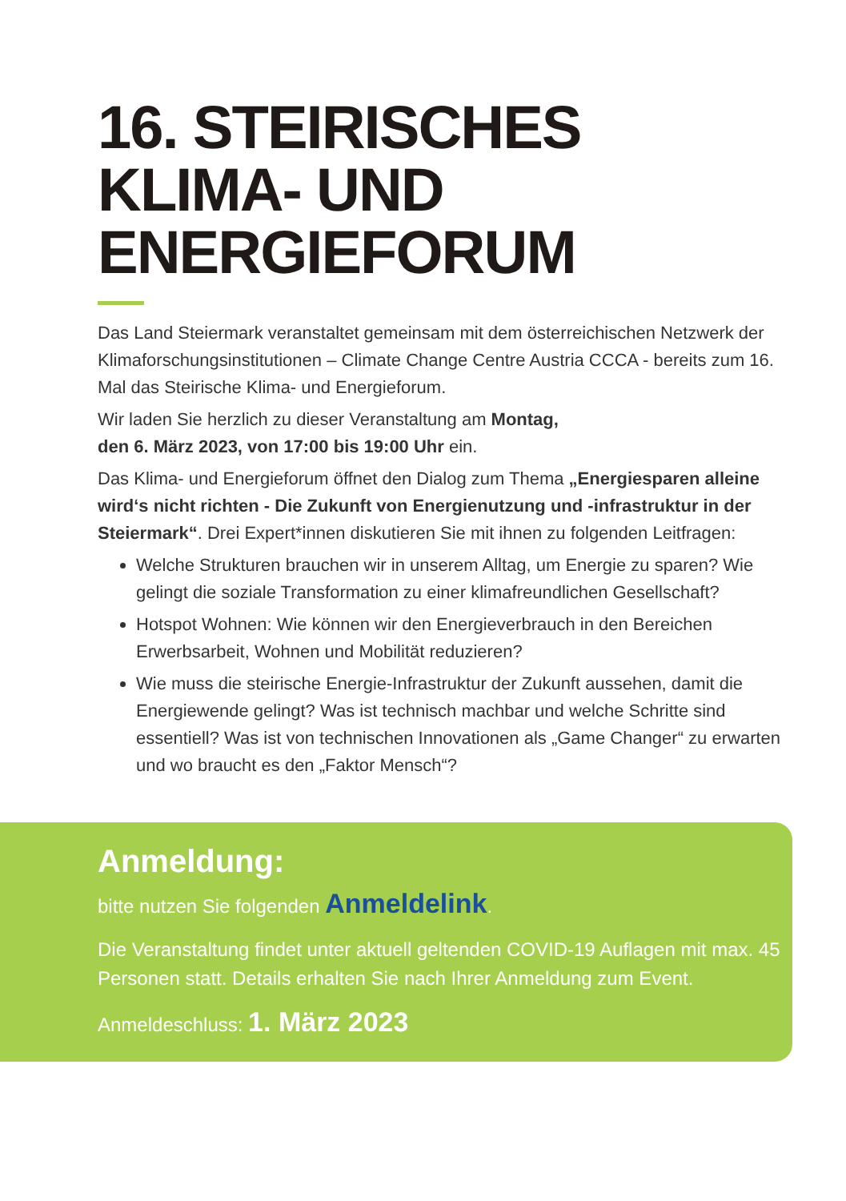16. STEIRISCHES
KLIMA- UND
ENERGIEFORUM
Das Land Steiermark veranstaltet gemeinsam mit dem österreichischen Netzwerk der Klimaforschungsinstitutionen – Climate Change Centre Austria CCCA - bereits zum 16. Mal das Steirische Klima- und Energieforum.
Wir laden Sie herzlich zu dieser Veranstaltung am Montag,
den 6. März 2023, von 17:00 bis 19:00 Uhr ein.
Das Klima- und Energieforum öffnet den Dialog zum Thema „Energiesparen alleine wird‘s nicht richten - Die Zukunft von Energienutzung und -infrastruktur in der Steiermark“. Drei Expert*innen diskutieren Sie mit ihnen zu folgenden Leitfragen:
Welche Strukturen brauchen wir in unserem Alltag, um Energie zu sparen? Wie gelingt die soziale Transformation zu einer klimafreundlichen Gesellschaft?
Hotspot Wohnen: Wie können wir den Energieverbrauch in den Bereichen Erwerbsarbeit, Wohnen und Mobilität reduzieren?
Wie muss die steirische Energie-Infrastruktur der Zukunft aussehen, damit die Energiewende gelingt? Was ist technisch machbar und welche Schritte sind essentiell? Was ist von technischen Innovationen als „Game Changer“ zu erwarten und wo braucht es den „Faktor Mensch“?
Anmeldung:
bitte nutzen Sie folgenden Anmeldelink.
Die Veranstaltung findet unter aktuell geltenden COVID-19 Auflagen mit max. 45 Personen statt. Details erhalten Sie nach Ihrer Anmeldung zum Event.
Anmeldeschluss: 1. März 2023